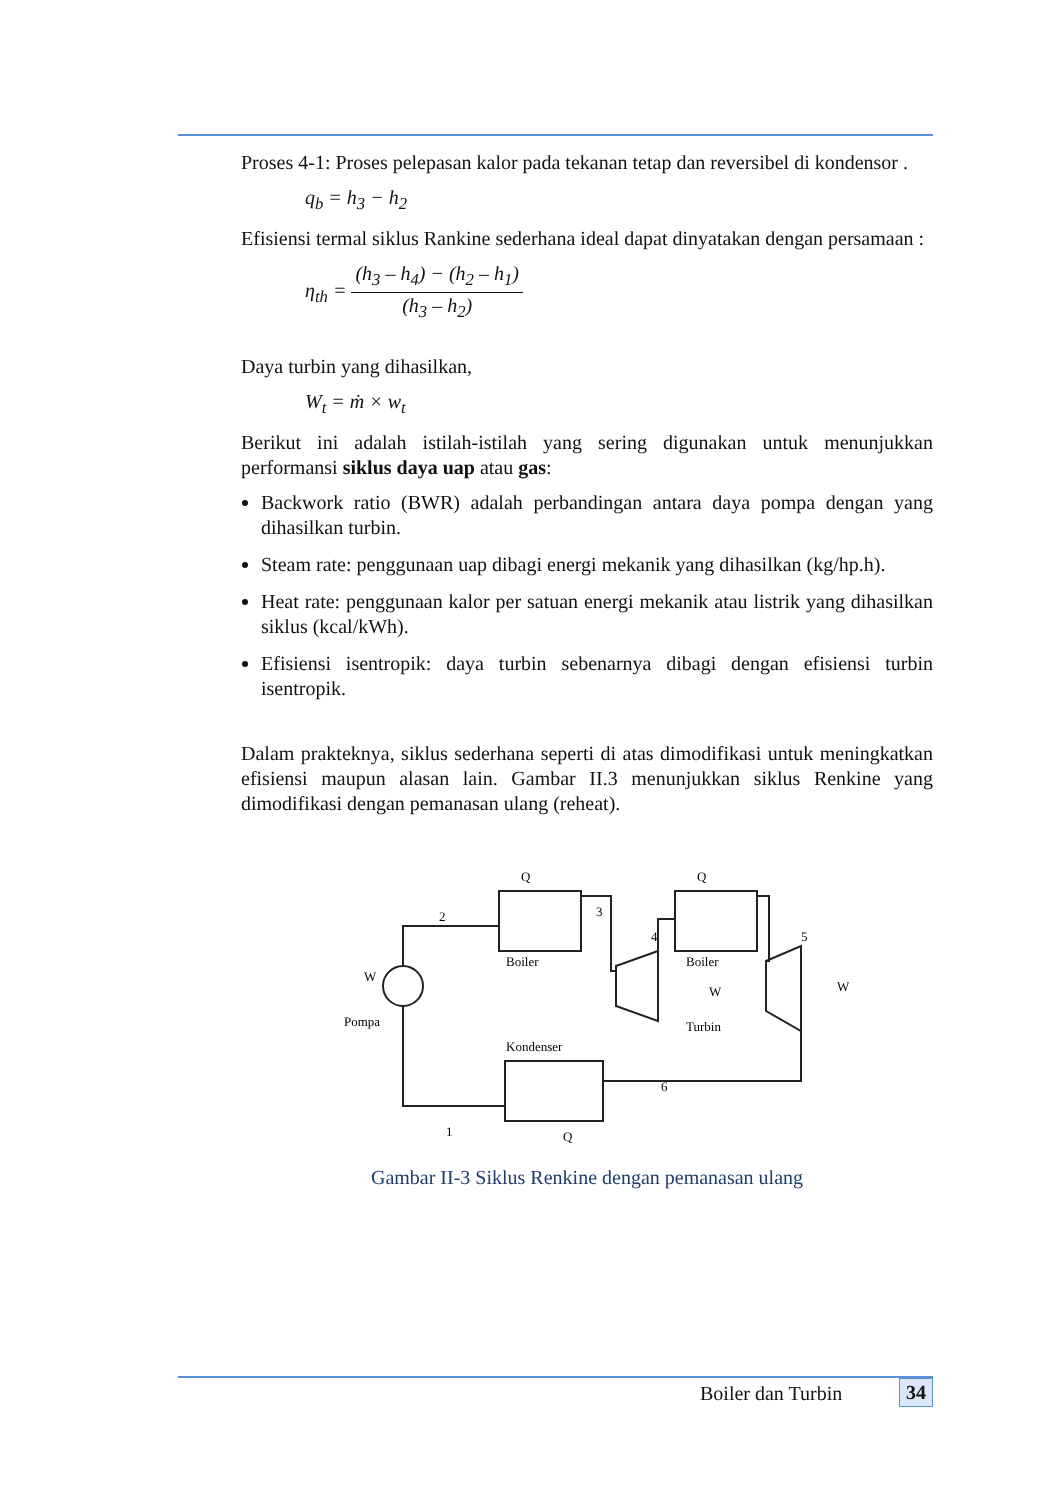Proses 4-1: Proses pelepasan kalor pada tekanan tetap dan reversibel di kondensor .
q<sub>b</sub> = h<sub>3</sub> − h<sub>2</sub>
Efisiensi termal siklus Rankine sederhana ideal dapat dinyatakan dengan persamaan :
η<sub>th</sub> = (h<sub>3</sub> – h<sub>4</sub>) − (h<sub>2</sub> – h<sub>1</sub>) (h<sub>3</sub> – h<sub>2</sub>)
Daya turbin yang dihasilkan,
W<sub>t</sub> = ṁ × w<sub>t</sub>
Berikut ini adalah istilah-istilah yang sering digunakan untuk menunjukkan performansi siklus daya uap atau gas:
Backwork ratio (BWR) adalah perbandingan antara daya pompa dengan yang dihasilkan turbin.
Steam rate: penggunaan uap dibagi energi mekanik yang dihasilkan (kg/hp.h).
Heat rate: penggunaan kalor per satuan energi mekanik atau listrik yang dihasilkan siklus (kcal/kWh).
Efisiensi isentropik: daya turbin sebenarnya dibagi dengan efisiensi turbin isentropik.
Dalam prakteknya, siklus sederhana seperti di atas dimodifikasi untuk meningkatkan efisiensi maupun alasan lain. Gambar II.3 menunjukkan siklus Renkine yang dimodifikasi dengan pemanasan ulang (reheat).
Boiler
Boiler
Turbin
Kondenser
Pompa
2
3
4
5
6
1
Q
Q
Q
W
W
W
Gambar II-3 Siklus Renkine dengan pemanasan ulang
Boiler dan Turbin 34